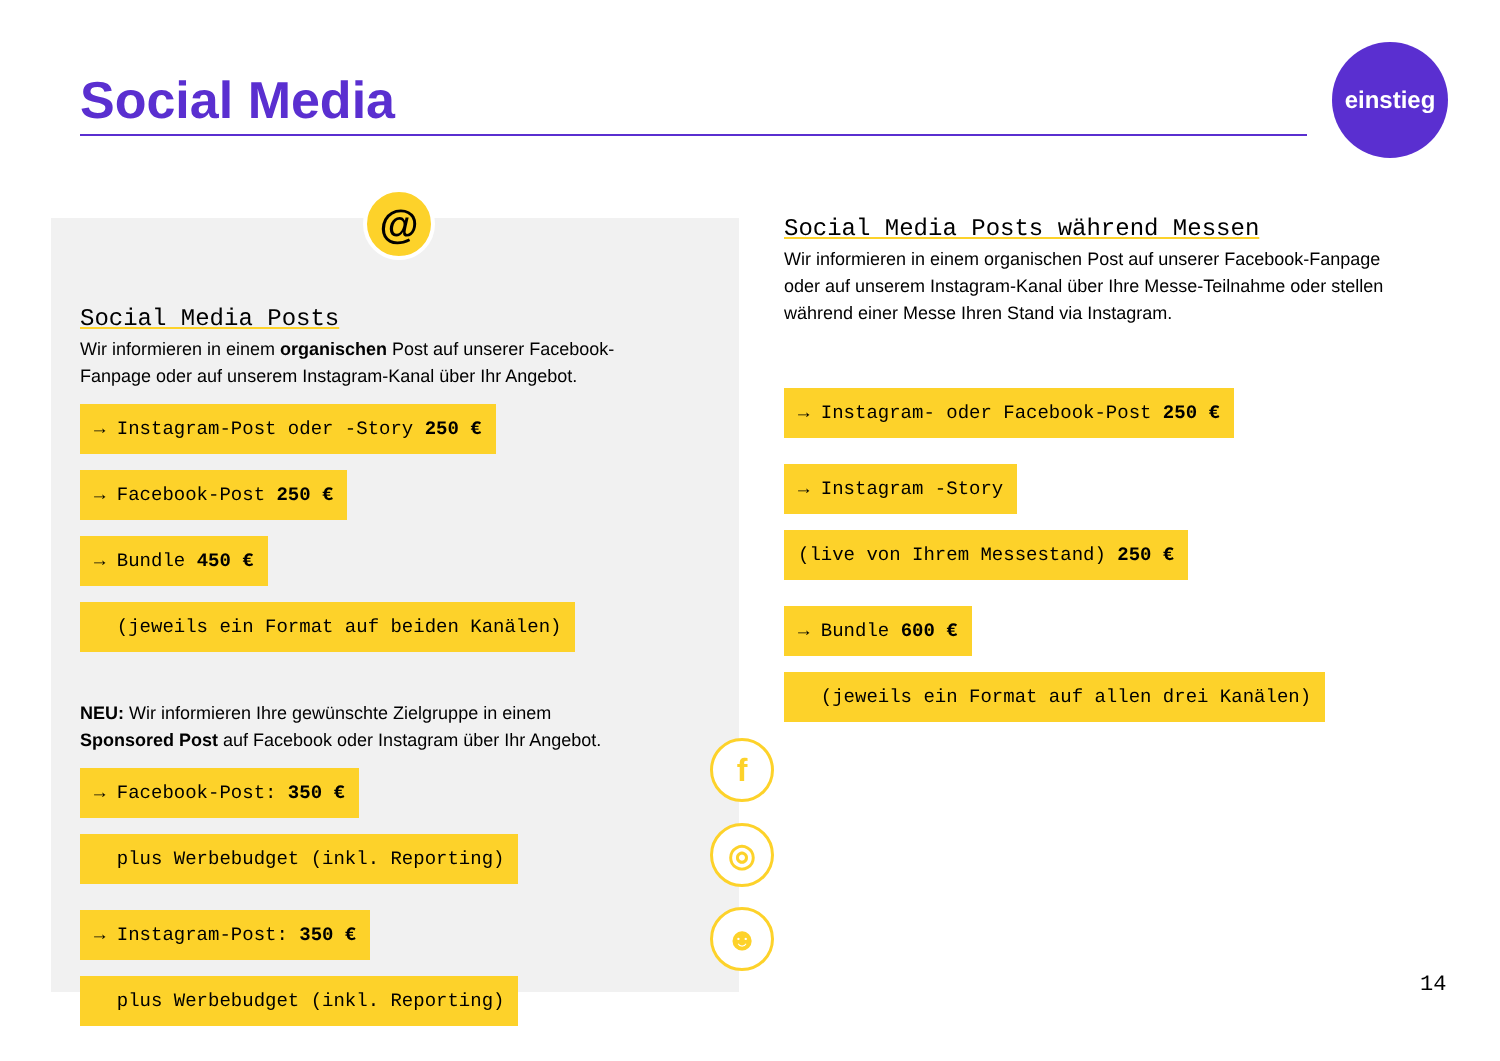Social Media
einstieg
@
Social Media Posts
Wir informieren in einem organischen Post auf unserer Facebook-Fanpage oder auf unserem Instagram-Kanal über Ihr Angebot.
→ Instagram-Post oder -Story 250 €
→ Facebook-Post 250 €
→ Bundle 450 €
(jeweils ein Format auf beiden Kanälen)
NEU: Wir informieren Ihre gewünschte Zielgruppe in einem Sponsored Post auf Facebook oder Instagram über Ihr Angebot.
→ Facebook-Post: 350 €
plus Werbebudget (inkl. Reporting)
→ Instagram-Post: 350 €
plus Werbebudget (inkl. Reporting)
f
◎
☻
Social Media Posts während Messen
Wir informieren in einem organischen Post auf unserer Facebook-Fanpage oder auf unserem Instagram-Kanal über Ihre Messe-Teilnahme oder stellen während einer Messe Ihren Stand via Instagram.
→ Instagram- oder Facebook-Post 250 €
→ Instagram -Story
(live von Ihrem Messestand) 250 €
→ Bundle 600 €
(jeweils ein Format auf allen drei Kanälen)
14